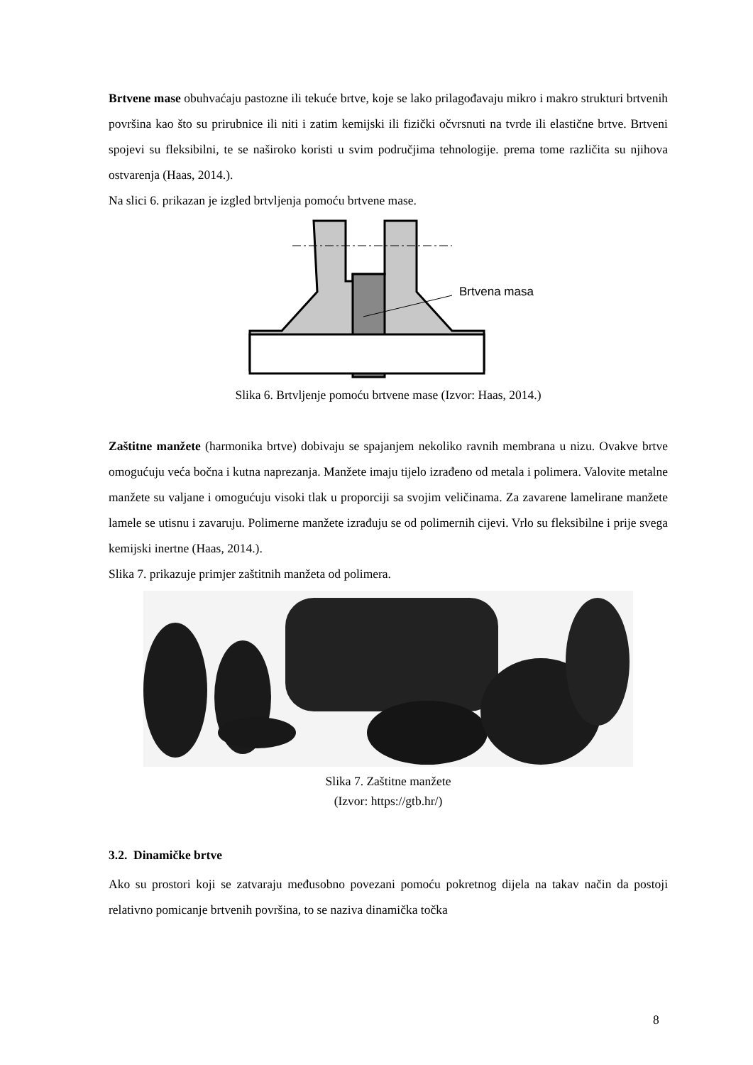Brtvene mase obuhvaćaju pastozne ili tekuće brtve, koje se lako prilagođavaju mikro i makro strukturi brtvenih površina kao što su prirubnice ili niti i zatim kemijski ili fizički očvrsnuti na tvrde ili elastične brtve. Brtveni spojevi su fleksibilni, te se naširoko koristi u svim područjima tehnologije. prema tome različita su njihova ostvarenja (Haas, 2014.).
Na slici 6. prikazan je izgled brtvljenja pomoću brtvene mase.
Brtvena masa
Slika 6. Brtvljenje pomoću brtvene mase (Izvor: Haas, 2014.)
Zaštitne manžete (harmonika brtve) dobivaju se spajanjem nekoliko ravnih membrana u nizu. Ovakve brtve omogućuju veća bočna i kutna naprezanja. Manžete imaju tijelo izrađeno od metala i polimera. Valovite metalne manžete su valjane i omogućuju visoki tlak u proporciji sa svojim veličinama. Za zavarene lamelirane manžete lamele se utisnu i zavaruju. Polimerne manžete izrađuju se od polimernih cijevi. Vrlo su fleksibilne i prije svega kemijski inertne (Haas, 2014.).
Slika 7. prikazuje primjer zaštitnih manžeta od polimera.
Slika 7. Zaštitne manžete
(Izvor: https://gtb.hr/)
3.2. Dinamičke brtve
Ako su prostori koji se zatvaraju međusobno povezani pomoću pokretnog dijela na takav način da postoji relativno pomicanje brtvenih površina, to se naziva dinamička točka
8